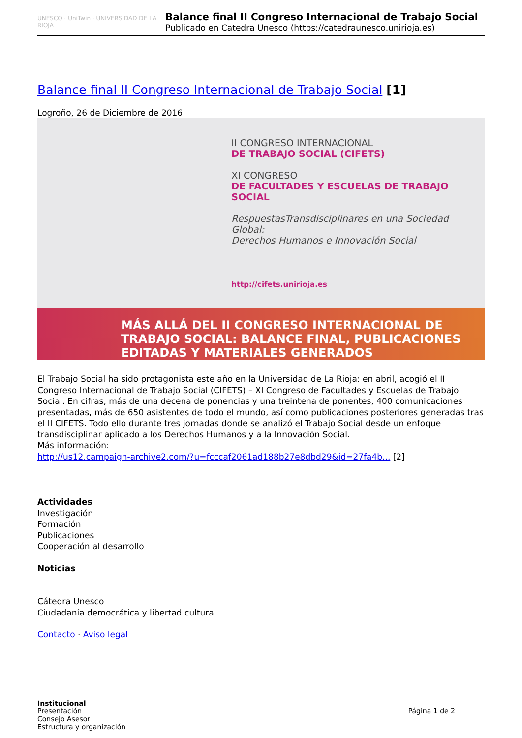UNESCO · UniTwin · UNIVERSIDAD DE LA RIOJA
Balance final II Congreso Internacional de Trabajo Social
Publicado en Catedra Unesco (https://catedraunesco.unirioja.es)
Balance final II Congreso Internacional de Trabajo Social [1]
Logroño, 26 de Diciembre de 2016
II CONGRESO INTERNACIONAL
DE TRABAJO SOCIAL (CIFETS)
XI CONGRESO
DE FACULTADES Y ESCUELAS DE TRABAJO SOCIAL
RespuestasTransdisciplinares en una Sociedad Global:
Derechos Humanos e Innovación Social
http://cifets.unirioja.es
MÁS ALLÁ DEL II CONGRESO INTERNACIONAL DE TRABAJO SOCIAL: BALANCE FINAL, PUBLICACIONES EDITADAS Y MATERIALES GENERADOS
El Trabajo Social ha sido protagonista este año en la Universidad de La Rioja: en abril, acogió el II Congreso Internacional de Trabajo Social (CIFETS) – XI Congreso de Facultades y Escuelas de Trabajo Social. En cifras, más de una decena de ponencias y una treintena de ponentes, 400 comunicaciones presentadas, más de 650 asistentes de todo el mundo, así como publicaciones posteriores generadas tras el II CIFETS. Todo ello durante tres jornadas donde se analizó el Trabajo Social desde un enfoque transdisciplinar aplicado a los Derechos Humanos y a la Innovación Social.
Más información:
http://us12.campaign-archive2.com/?u=fcccaf2061ad188b27e8dbd29&id=27fa4b... [2]
Actividades
Investigación
Formación
Publicaciones
Cooperación al desarrollo
Noticias
Cátedra Unesco
Ciudadanía democrática y libertad cultural
Contacto · Aviso legal
Institucional
Presentación
Consejo Asesor
Estructura y organización
Página 1 de 2